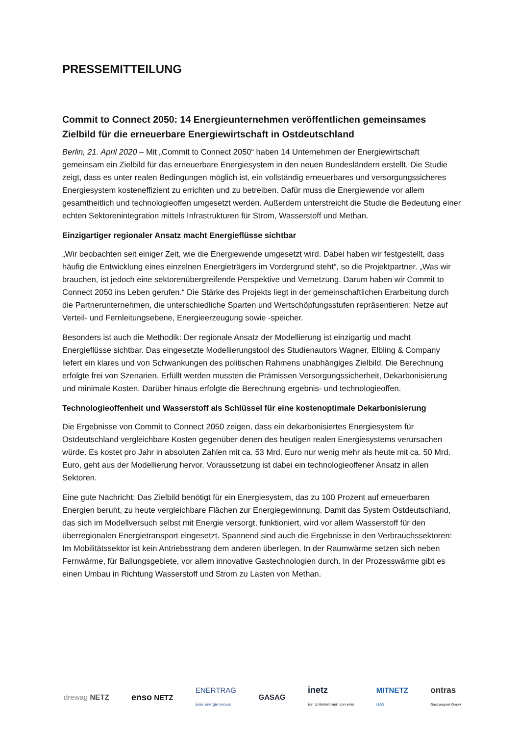PRESSEMITTEILUNG
Commit to Connect 2050: 14 Energieunternehmen veröffentlichen gemeinsames Zielbild für die erneuerbare Energiewirtschaft in Ostdeutschland
Berlin, 21. April 2020 – Mit „Commit to Connect 2050“ haben 14 Unternehmen der Energiewirtschaft gemeinsam ein Zielbild für das erneuerbare Energiesystem in den neuen Bundesländern erstellt. Die Studie zeigt, dass es unter realen Bedingungen möglich ist, ein vollständig erneuerbares und versorgungssicheres Energiesystem kosteneffizient zu errichten und zu betreiben. Dafür muss die Energiewende vor allem gesamtheitlich und technologieoffen umgesetzt werden. Außerdem unterstreicht die Studie die Bedeutung einer echten Sektorenintegration mittels Infrastrukturen für Strom, Wasserstoff und Methan.
Einzigartiger regionaler Ansatz macht Energieflüsse sichtbar
„Wir beobachten seit einiger Zeit, wie die Energiewende umgesetzt wird. Dabei haben wir festgestellt, dass häufig die Entwicklung eines einzelnen Energieträgers im Vordergrund steht“, so die Projektpartner. „Was wir brauchen, ist jedoch eine sektorenübergreifende Perspektive und Vernetzung. Darum haben wir Commit to Connect 2050 ins Leben gerufen.“ Die Stärke des Projekts liegt in der gemeinschaftlichen Erarbeitung durch die Partnerunternehmen, die unterschiedliche Sparten und Wertschöpfungsstufen repräsentieren: Netze auf Verteil- und Fernleitungsebene, Energieerzeugung sowie -speicher.
Besonders ist auch die Methodik: Der regionale Ansatz der Modellierung ist einzigartig und macht Energieflüsse sichtbar. Das eingesetzte Modellierungstool des Studienautors Wagner, Elbling & Company liefert ein klares und von Schwankungen des politischen Rahmens unabhängiges Zielbild. Die Berechnung erfolgte frei von Szenarien. Erfüllt werden mussten die Prämissen Versorgungssicherheit, Dekarbonisierung und minimale Kosten. Darüber hinaus erfolgte die Berechnung ergebnis- und technologieoffen.
Technologieoffenheit und Wasserstoff als Schlüssel für eine kostenoptimale Dekarbonisierung
Die Ergebnisse von Commit to Connect 2050 zeigen, dass ein dekarbonisiertes Energiesystem für Ostdeutschland vergleichbare Kosten gegenüber denen des heutigen realen Energiesystems verursachen würde. Es kostet pro Jahr in absoluten Zahlen mit ca. 53 Mrd. Euro nur wenig mehr als heute mit ca. 50 Mrd. Euro, geht aus der Modellierung hervor. Voraussetzung ist dabei ein technologieoffener Ansatz in allen Sektoren.
Eine gute Nachricht: Das Zielbild benötigt für ein Energiesystem, das zu 100 Prozent auf erneuerbaren Energien beruht, zu heute vergleichbare Flächen zur Energiegewinnung. Damit das System Ostdeutschland, das sich im Modellversuch selbst mit Energie versorgt, funktioniert, wird vor allem Wasserstoff für den überregionalen Energietransport eingesetzt. Spannend sind auch die Ergebnisse in den Verbrauchssektoren: Im Mobilitätssektor ist kein Antriebsstrang dem anderen überlegen. In der Raumwärme setzen sich neben Fernwärme, für Ballungsgebiete, vor allem innovative Gastechnologien durch. In der Prozesswärme gibt es einen Umbau in Richtung Wasserstoff und Strom zu Lasten von Methan.
drewag NETZ
enso NETZ
ENERTRAG
Eine Energie voraus
GASAG
inetz
Ein Unternehmen von eins
MITNETZ
GAS
ontras
Gastransport GmbH